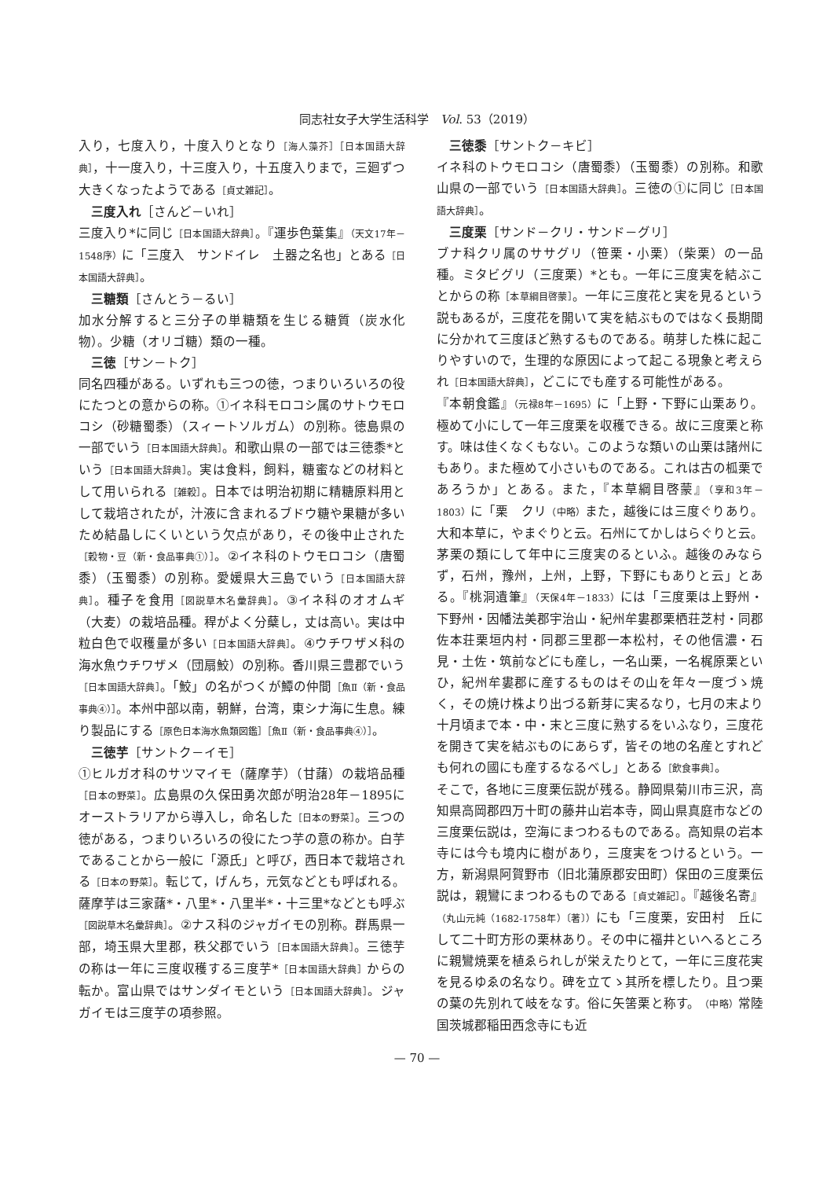同志社女子大学生活科学　Vol. 53（2019）
入り，七度入り，十度入りとなり［海人藻芥］［日本国語大辞典］，十一度入り，十三度入り，十五度入りまで，三廻ずつ大きくなったようである［貞丈雑記］。
三度入れ［さんど－いれ］
三度入り*に同じ［日本国語大辞典］。『運歩色葉集』（天文17年－1548序）に「三度入　サンドイレ　土器之名也」とある［日本国語大辞典］。
三糖類［さんとう－るい］
加水分解すると三分子の単糖類を生じる糖質（炭水化物）。少糖（オリゴ糖）類の一種。
三徳［サン－トク］
同名四種がある。いずれも三つの徳，つまりいろいろの役にたつとの意からの称。①イネ科モロコシ属のサトウモロコシ（砂糖蜀黍）（スィートソルガム）の別称。徳島県の一部でいう［日本国語大辞典］。和歌山県の一部では三徳黍*という［日本国語大辞典］。実は食料，飼料，糖蜜などの材料として用いられる［雑穀］。日本では明治初期に精糖原料用として栽培されたが，汁液に含まれるブドウ糖や果糖が多いため結晶しにくいという欠点があり，その後中止された［穀物・豆（新・食品事典①）］。②イネ科のトウモロコシ（唐蜀黍）（玉蜀黍）の別称。愛媛県大三島でいう［日本国語大辞典］。種子を食用［図説草木名彙辞典］。③イネ科のオオムギ（大麦）の栽培品種。稈がよく分蘖し，丈は高い。実は中粒白色で収穫量が多い［日本国語大辞典］。④ウチワザメ科の海水魚ウチワザメ（団扇鮫）の別称。香川県三豊郡でいう［日本国語大辞典］。「鮫」の名がつくが鱏の仲間［魚Ⅱ（新・食品事典④）］。本州中部以南，朝鮮，台湾，東シナ海に生息。練り製品にする［原色日本海水魚類図鑑］［魚Ⅱ（新・食品事典④）］。
三徳芋［サントク－イモ］
①ヒルガオ科のサツマイモ（薩摩芋）（甘藷）の栽培品種［日本の野菜］。広島県の久保田勇次郎が明治28年－1895にオーストラリアから導入し，命名した［日本の野菜］。三つの徳がある，つまりいろいろの役にたつ芋の意の称か。白芋であることから一般に「源氏」と呼び，西日本で栽培される［日本の野菜］。転じて，げんち，元気などとも呼ばれる。薩摩芋は三家藷*・八里*・八里半*・十三里*などとも呼ぶ［図説草木名彙辞典］。②ナス科のジャガイモの別称。群馬県一部，埼玉県大里郡，秩父郡でいう［日本国語大辞典］。三徳芋の称は一年に三度収穫する三度芋*［日本国語大辞典］からの転か。富山県ではサンダイモという［日本国語大辞典］。ジャガイモは三度芋の項参照。
三徳黍［サントク－キビ］
イネ科のトウモロコシ（唐蜀黍）（玉蜀黍）の別称。和歌山県の一部でいう［日本国語大辞典］。三徳の①に同じ［日本国語大辞典］。
三度栗［サンド－クリ・サンド－グリ］
ブナ科クリ属のササグリ（笹栗・小栗）（柴栗）の一品種。ミタビグリ（三度栗）*とも。一年に三度実を結ぶことからの称［本草綱目啓蒙］。一年に三度花と実を見るという説もあるが，三度花を開いて実を結ぶものではなく長期間に分かれて三度ほど熟するものである。萌芽した株に起こりやすいので，生理的な原因によって起こる現象と考えられ［日本国語大辞典］，どこにでも産する可能性がある。
『本朝食鑑』（元禄8年－1695）に「上野・下野に山栗あり。極めて小にして一年三度栗を収穫できる。故に三度栗と称す。味は佳くなくもない。このような類いの山栗は諸州にもあり。また極めて小さいものである。これは古の柧栗であろうか」とある。また，『本草綱目啓蒙』（享和3年－1803）に「栗　クリ（中略）また，越後には三度ぐりあり。大和本草に，やまぐりと云。石州にてかしはらぐりと云。茅栗の類にして年中に三度実のるといふ。越後のみならず，石州，豫州，上州，上野，下野にもありと云」とある。『桃洞遺筆』（天保4年－1833）には「三度栗は上野州・下野州・因幡法美郡宇治山・紀州牟婁郡栗栖荘芝村・同郡佐本荘栗垣内村・同郡三里郡一本松村，その他信濃・石見・土佐・筑前などにも産し，一名山栗，一名梶原栗といひ，紀州牟婁郡に産するものはその山を年々一度づゝ焼く，その焼け株より出づる新芽に実るなり，七月の末より十月頃まで本・中・末と三度に熟するをいふなり，三度花を開きて実を結ぶものにあらず，皆その地の名産とすれども何れの國にも産するなるべし」とある［飲食事典］。
そこで，各地に三度栗伝説が残る。静岡県菊川市三沢，高知県高岡郡四万十町の藤井山岩本寺，岡山県真庭市などの三度栗伝説は，空海にまつわるものである。高知県の岩本寺には今も境内に樹があり，三度実をつけるという。一方，新潟県阿賀野市（旧北蒲原郡安田町）保田の三度栗伝説は，親鸞にまつわるものである［貞丈雑記］。『越後名寄』（丸山元純（1682-1758年）〔著〕）にも「三度栗，安田村　丘にして二十町方形の栗林あり。その中に福井といへるところに親鸞焼栗を植ゑられしが栄えたりとて，一年に三度花実を見るゆゑの名なり。碑を立てゝ其所を標したり。且つ栗の葉の先別れて岐をなす。俗に矢筈栗と称す。（中略）常陸国茨城郡稲田西念寺にも近
— 70 —